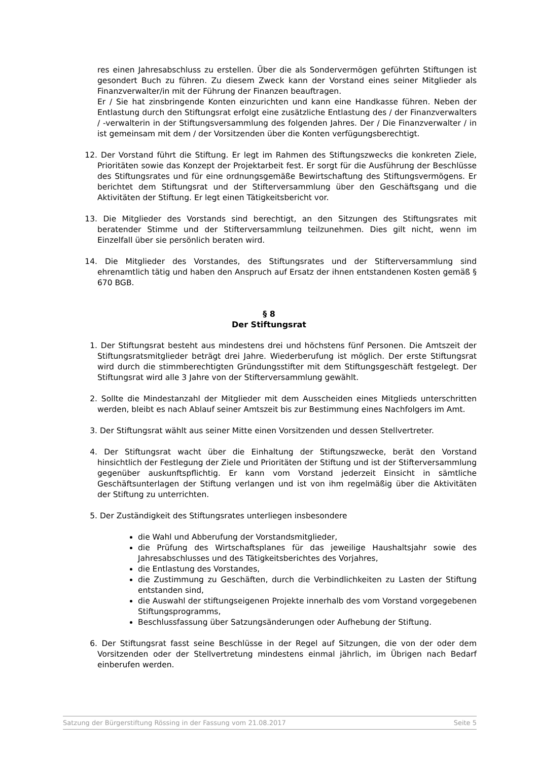res einen Jahresabschluss zu erstellen. Über die als Sondervermögen geführten Stiftungen ist gesondert Buch zu führen. Zu diesem Zweck kann der Vorstand eines seiner Mitglieder als Finanzverwalter/in mit der Führung der Finanzen beauftragen.
Er / Sie hat zinsbringende Konten einzurichten und kann eine Handkasse führen. Neben der Entlastung durch den Stiftungsrat erfolgt eine zusätzliche Entlastung des / der Finanzverwalters / -verwalterin in der Stiftungsversammlung des folgenden Jahres. Der / Die Finanzverwalter / in ist gemeinsam mit dem / der Vorsitzenden über die Konten verfügungsberechtigt.
12. Der Vorstand führt die Stiftung. Er legt im Rahmen des Stiftungszwecks die konkreten Ziele, Prioritäten sowie das Konzept der Projektarbeit fest. Er sorgt für die Ausführung der Beschlüsse des Stiftungsrates und für eine ordnungsgemäße Bewirtschaftung des Stiftungsvermögens. Er berichtet dem Stiftungsrat und der Stifterversammlung über den Geschäftsgang und die Aktivitäten der Stiftung. Er legt einen Tätigkeitsbericht vor.
13. Die Mitglieder des Vorstands sind berechtigt, an den Sitzungen des Stiftungsrates mit beratender Stimme und der Stifterversammlung teilzunehmen. Dies gilt nicht, wenn im Einzelfall über sie persönlich beraten wird.
14. Die Mitglieder des Vorstandes, des Stiftungsrates und der Stifterversammlung sind ehrenamtlich tätig und haben den Anspruch auf Ersatz der ihnen entstandenen Kosten gemäß § 670 BGB.
§ 8
Der Stiftungsrat
1. Der Stiftungsrat besteht aus mindestens drei und höchstens fünf Personen. Die Amtszeit der Stiftungsratsmitglieder beträgt drei Jahre. Wiederberufung ist möglich. Der erste Stiftungsrat wird durch die stimmberechtigten Gründungsstifter mit dem Stiftungsgeschäft festgelegt. Der Stiftungsrat wird alle 3 Jahre von der Stifterversammlung gewählt.
2. Sollte die Mindestanzahl der Mitglieder mit dem Ausscheiden eines Mitglieds unterschritten werden, bleibt es nach Ablauf seiner Amtszeit bis zur Bestimmung eines Nachfolgers im Amt.
3. Der Stiftungsrat wählt aus seiner Mitte einen Vorsitzenden und dessen Stellvertreter.
4. Der Stiftungsrat wacht über die Einhaltung der Stiftungszwecke, berät den Vorstand hinsichtlich der Festlegung der Ziele und Prioritäten der Stiftung und ist der Stifterversammlung gegenüber auskunftspflichtig. Er kann vom Vorstand jederzeit Einsicht in sämtliche Geschäftsunterlagen der Stiftung verlangen und ist von ihm regelmäßig über die Aktivitäten der Stiftung zu unterrichten.
5. Der Zuständigkeit des Stiftungsrates unterliegen insbesondere
die Wahl und Abberufung der Vorstandsmitglieder,
die Prüfung des Wirtschaftsplanes für das jeweilige Haushaltsjahr sowie des Jahresabschlusses und des Tätigkeitsberichtes des Vorjahres,
die Entlastung des Vorstandes,
die Zustimmung zu Geschäften, durch die Verbindlichkeiten zu Lasten der Stiftung entstanden sind,
die Auswahl der stiftungseigenen Projekte innerhalb des vom Vorstand vorgegebenen Stiftungsprogramms,
Beschlussfassung über Satzungsänderungen oder Aufhebung der Stiftung.
6. Der Stiftungsrat fasst seine Beschlüsse in der Regel auf Sitzungen, die von der oder dem Vorsitzenden oder der Stellvertretung mindestens einmal jährlich, im Übrigen nach Bedarf einberufen werden.
Satzung der Bürgerstiftung Rössing in der Fassung vom 21.08.2017 Seite 5